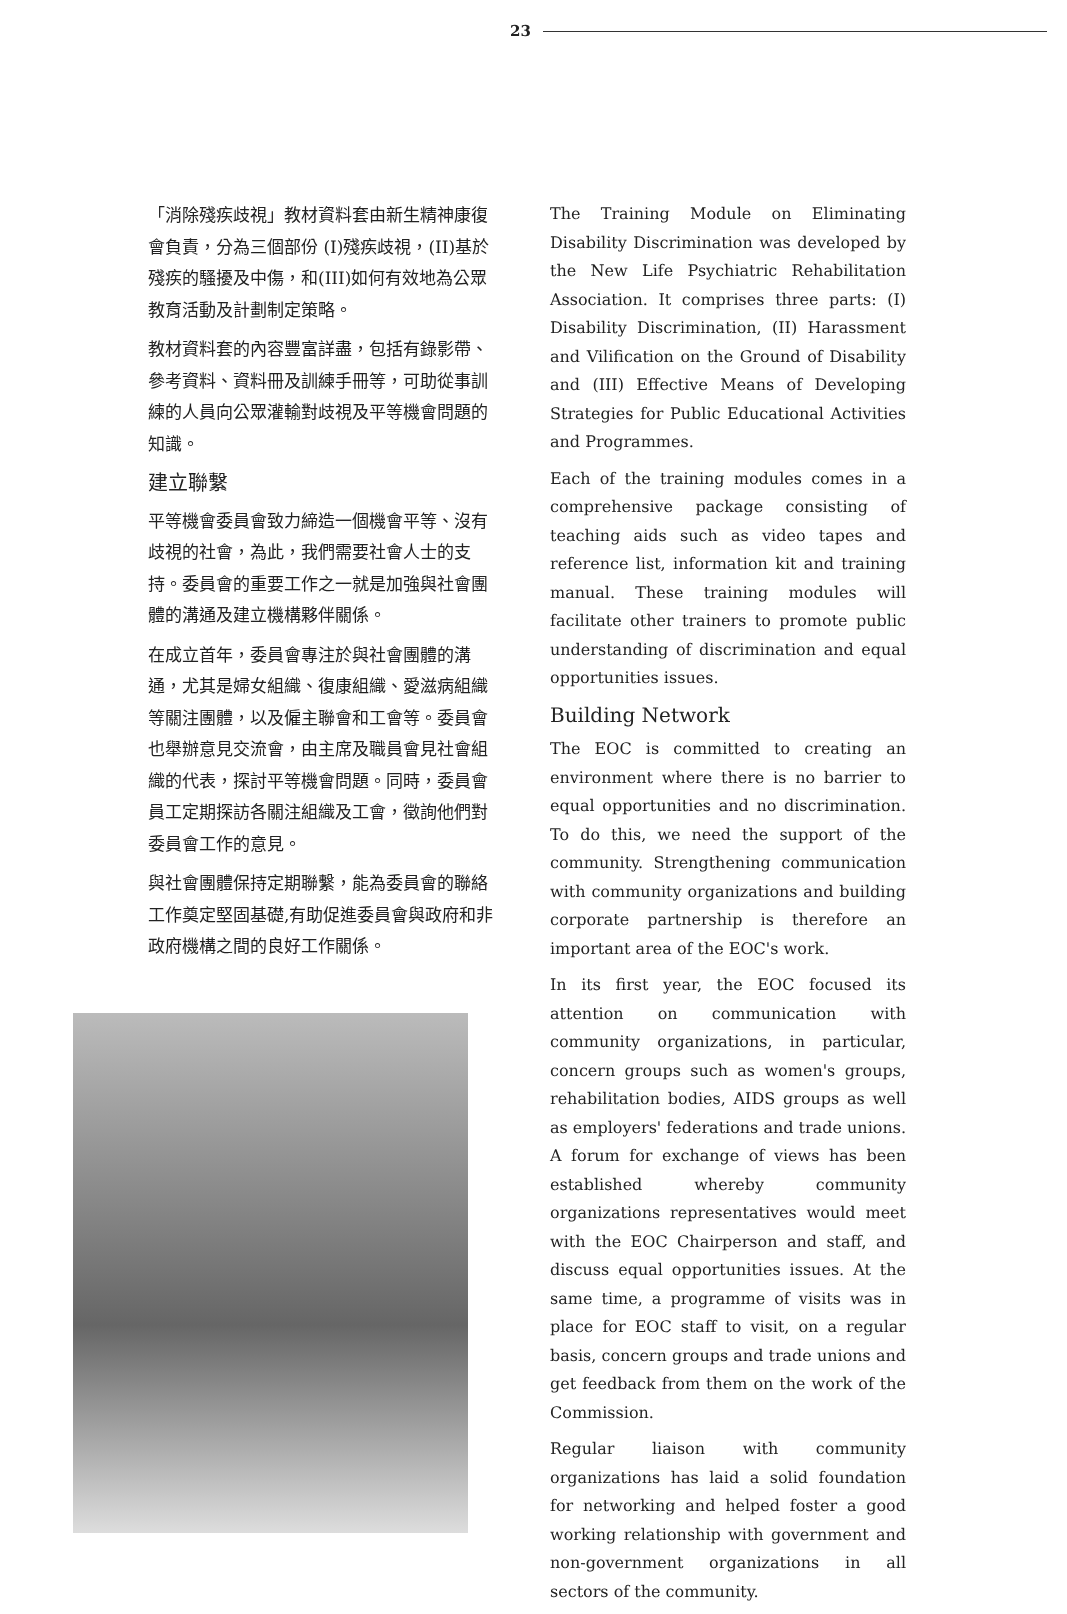23
「消除殘疾歧視」教材資料套由新生精神康復會負責，分為三個部份 (I)殘疾歧視，(II)基於殘疾的騷擾及中傷，和(III)如何有效地為公眾教育活動及計劃制定策略。
教材資料套的內容豐富詳盡，包括有錄影帶、參考資料、資料冊及訓練手冊等，可助從事訓練的人員向公眾灌輸對歧視及平等機會問題的知識。
建立聯繫
平等機會委員會致力締造一個機會平等、沒有歧視的社會，為此，我們需要社會人士的支持。委員會的重要工作之一就是加強與社會團體的溝通及建立機構夥伴關係。
在成立首年，委員會專注於與社會團體的溝通，尤其是婦女組織、復康組織、愛滋病組織等關注團體，以及僱主聯會和工會等。委員會也舉辦意見交流會，由主席及職員會見社會組織的代表，探討平等機會問題。同時，委員會員工定期探訪各關注組織及工會，徵詢他們對委員會工作的意見。
與社會團體保持定期聯繫，能為委員會的聯絡工作奠定堅固基礎,有助促進委員會與政府和非政府機構之間的良好工作關係。
The Training Module on Eliminating Disability Discrimination was developed by the New Life Psychiatric Rehabilitation Association. It comprises three parts: (I) Disability Discrimination, (II) Harassment and Vilification on the Ground of Disability and (III) Effective Means of Developing Strategies for Public Educational Activities and Programmes.
Each of the training modules comes in a comprehensive package consisting of teaching aids such as video tapes and reference list, information kit and training manual. These training modules will facilitate other trainers to promote public understanding of discrimination and equal opportunities issues.
Building Network
The EOC is committed to creating an environment where there is no barrier to equal opportunities and no discrimination. To do this, we need the support of the community. Strengthening communication with community organizations and building corporate partnership is therefore an important area of the EOC's work.
In its first year, the EOC focused its attention on communication with community organizations, in particular, concern groups such as women's groups, rehabilitation bodies, AIDS groups as well as employers' federations and trade unions. A forum for exchange of views has been established whereby community organizations representatives would meet with the EOC Chairperson and staff, and discuss equal opportunities issues. At the same time, a programme of visits was in place for EOC staff to visit, on a regular basis, concern groups and trade unions and get feedback from them on the work of the Commission.
Regular liaison with community organizations has laid a solid foundation for networking and helped foster a good working relationship with government and non-government organizations in all sectors of the community.